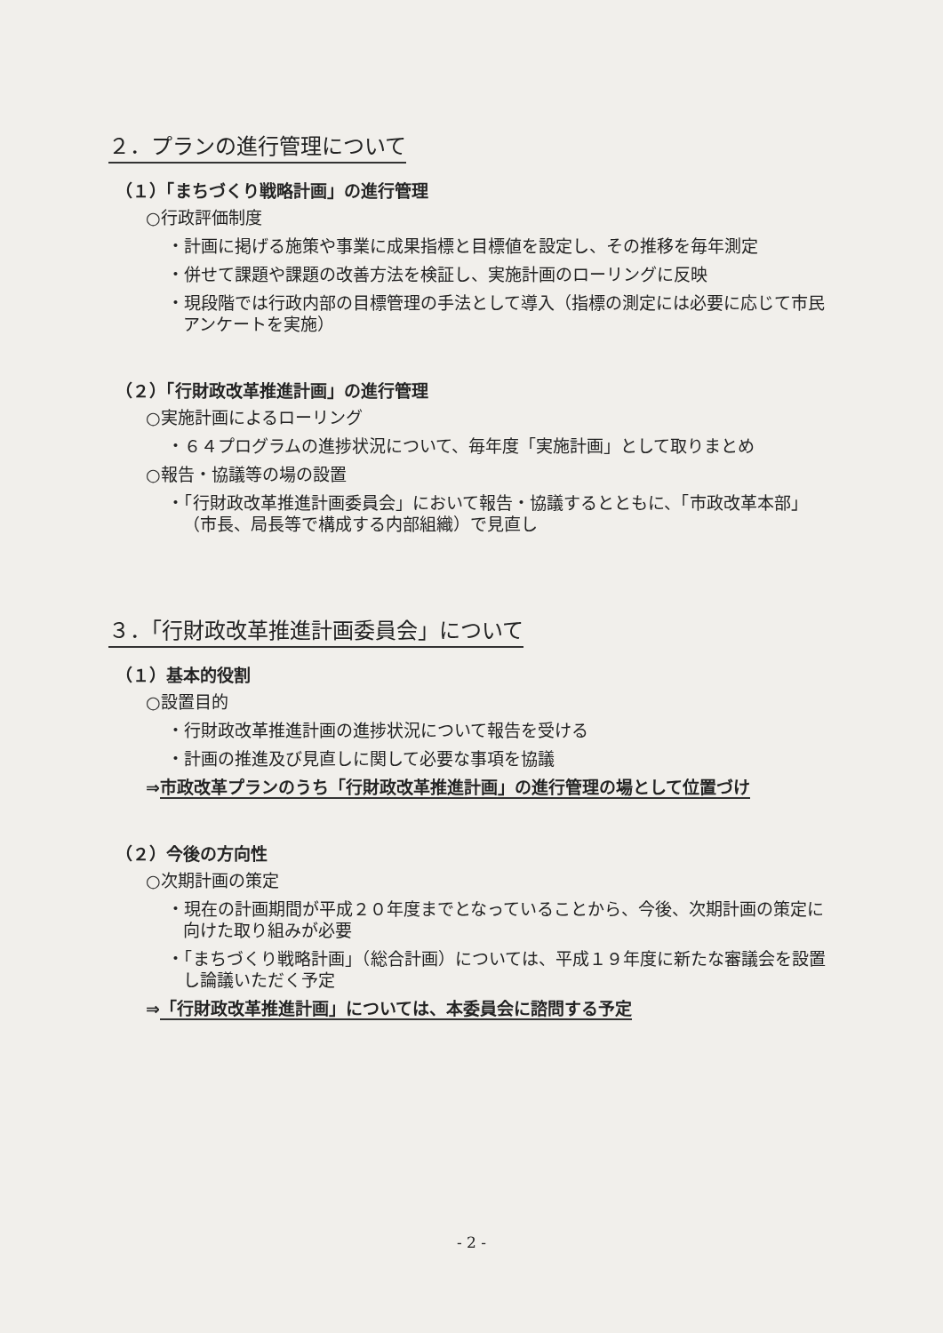２．プランの進行管理について
（１）「まちづくり戦略計画」の進行管理
○行政評価制度
・計画に掲げる施策や事業に成果指標と目標値を設定し、その推移を毎年測定
・併せて課題や課題の改善方法を検証し、実施計画のローリングに反映
・現段階では行政内部の目標管理の手法として導入（指標の測定には必要に応じて市民アンケートを実施）
（２）「行財政改革推進計画」の進行管理
○実施計画によるローリング
・６４プログラムの進捗状況について、毎年度「実施計画」として取りまとめ
○報告・協議等の場の設置
・「行財政改革推進計画委員会」において報告・協議するとともに、「市政改革本部」（市長、局長等で構成する内部組織）で見直し
３．「行財政改革推進計画委員会」について
（１）基本的役割
○設置目的
・行財政改革推進計画の進捗状況について報告を受ける
・計画の推進及び見直しに関して必要な事項を協議
⇒市政改革プランのうち「行財政改革推進計画」の進行管理の場として位置づけ
（２）今後の方向性
○次期計画の策定
・現在の計画期間が平成２０年度までとなっていることから、今後、次期計画の策定に向けた取り組みが必要
・「まちづくり戦略計画」（総合計画）については、平成１９年度に新たな審議会を設置し論議いただく予定
⇒「行財政改革推進計画」については、本委員会に諮問する予定
- 2 -